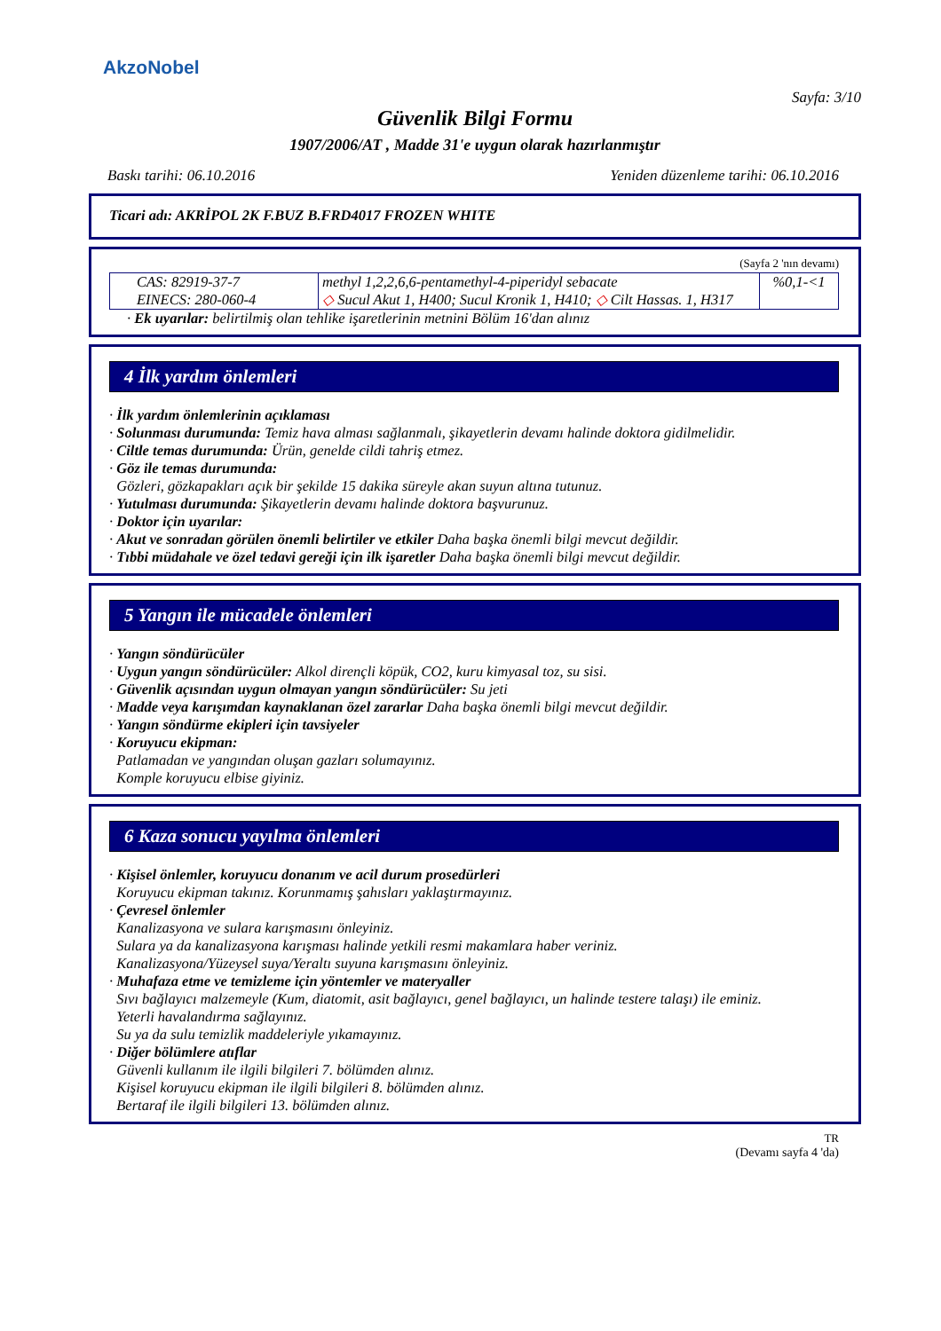AkzoNobel
Sayfa: 3/10
Güvenlik Bilgi Formu
1907/2006/AT , Madde 31'e uygun olarak hazırlanmıştır
Baskı tarihi: 06.10.2016 Yeniden düzenleme tarihi: 06.10.2016
Ticari adı: AKRİPOL 2K F.BUZ B.FRD4017 FROZEN WHITE
(Sayfa 2 'nın devamı)
| CAS: 82919-37-7 EINECS: 280-060-4 | methyl 1,2,2,6,6-pentamethyl-4-piperidyl sebacate ◇ Sucul Akut 1, H400; Sucul Kronik 1, H410; ◇ Cilt Hassas. 1, H317 | %0,1-<1 |
· Ek uyarılar: belirtilmiş olan tehlike işaretlerinin metnini Bölüm 16'dan alınız
4 İlk yardım önlemleri
· İlk yardım önlemlerinin açıklaması
· Solunması durumunda: Temiz hava alması sağlanmalı, şikayetlerin devamı halinde doktora gidilmelidir.
· Ciltle temas durumunda: Ürün, genelde cildi tahriş etmez.
· Göz ile temas durumunda:
Gözleri, gözkapakları açık bir şekilde 15 dakika süreyle akan suyun altına tutunuz.
· Yutulması durumunda: Şikayetlerin devamı halinde doktora başvurunuz.
· Doktor için uyarılar:
· Akut ve sonradan görülen önemli belirtiler ve etkiler Daha başka önemli bilgi mevcut değildir.
· Tıbbi müdahale ve özel tedavi gereği için ilk işaretler Daha başka önemli bilgi mevcut değildir.
5 Yangın ile mücadele önlemleri
· Yangın söndürücüler
· Uygun yangın söndürücüler: Alkol dirençli köpük, CO2, kuru kimyasal toz, su sisi.
· Güvenlik açısından uygun olmayan yangın söndürücüler: Su jeti
· Madde veya karışımdan kaynaklanan özel zararlar Daha başka önemli bilgi mevcut değildir.
· Yangın söndürme ekipleri için tavsiyeler
· Koruyucu ekipman:
Patlamadan ve yangından oluşan gazları solumayınız.
Komple koruyucu elbise giyiniz.
6 Kaza sonucu yayılma önlemleri
· Kişisel önlemler, koruyucu donanım ve acil durum prosedürleri
Koruyucu ekipman takınız. Korunmamış şahısları yaklaştırmayınız.
· Çevresel önlemler
Kanalizasyona ve sulara karışmasını önleyiniz.
Sulara ya da kanalizasyona karışması halinde yetkili resmi makamlara haber veriniz.
Kanalizasyona/Yüzeysel suya/Yeraltı suyuna karışmasını önleyiniz.
· Muhafaza etme ve temizleme için yöntemler ve materyaller
Sıvı bağlayıcı malzemeyle (Kum, diatomit, asit bağlayıcı, genel bağlayıcı, un halinde testere talaşı) ile eminiz.
Yeterli havalandırma sağlayınız.
Su ya da sulu temizlik maddeleriyle yıkamayınız.
· Diğer bölümlere atıflar
Güvenli kullanım ile ilgili bilgileri 7. bölümden alınız.
Kişisel koruyucu ekipman ile ilgili bilgileri 8. bölümden alınız.
Bertaraf ile ilgili bilgileri 13. bölümden alınız.
TR
(Devamı sayfa 4 'da)